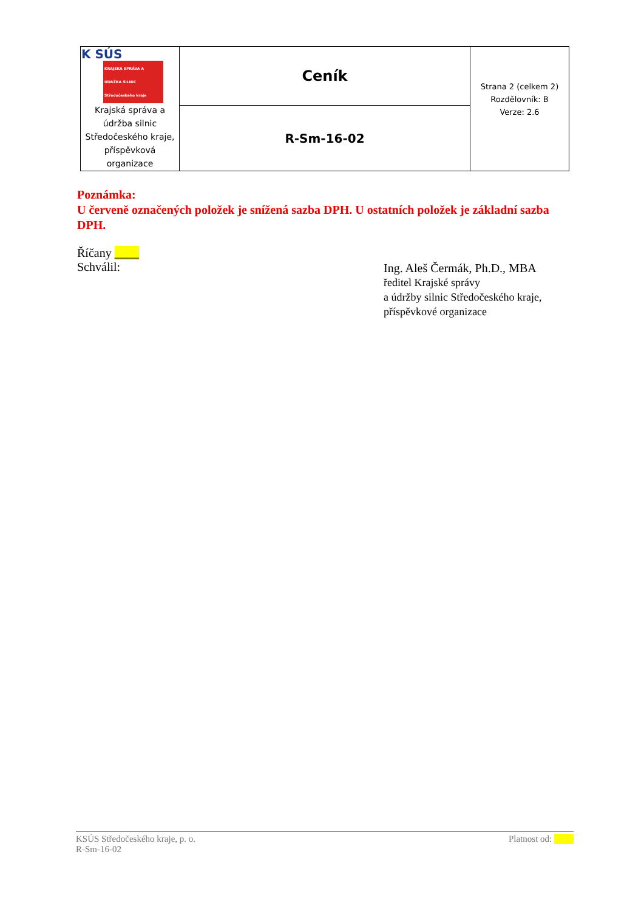| K SÚS KRAJSKÁ SPRÁVA A ÚDRŽBA SILNIC Středočeského kraje Krajská správa a údržba silnic Středočeského kraje, příspěvková organizace | Ceník | Strana 2 (celkem 2) Rozdělovník: B Verze: 2.6 |
| | R-Sm-16-02 | |
Poznámka:
U červeně označených položek je snížená sazba DPH. U ostatních položek je základní sazba DPH.
Říčany ____
Schválil:
Ing. Aleš Čermák, Ph.D., MBA
ředitel Krajské správy
a údržby silnic Středočeského kraje,
příspěvkové organizace
KSÚS Středočeského kraje, p. o. Platnost od:
R-Sm-16-02